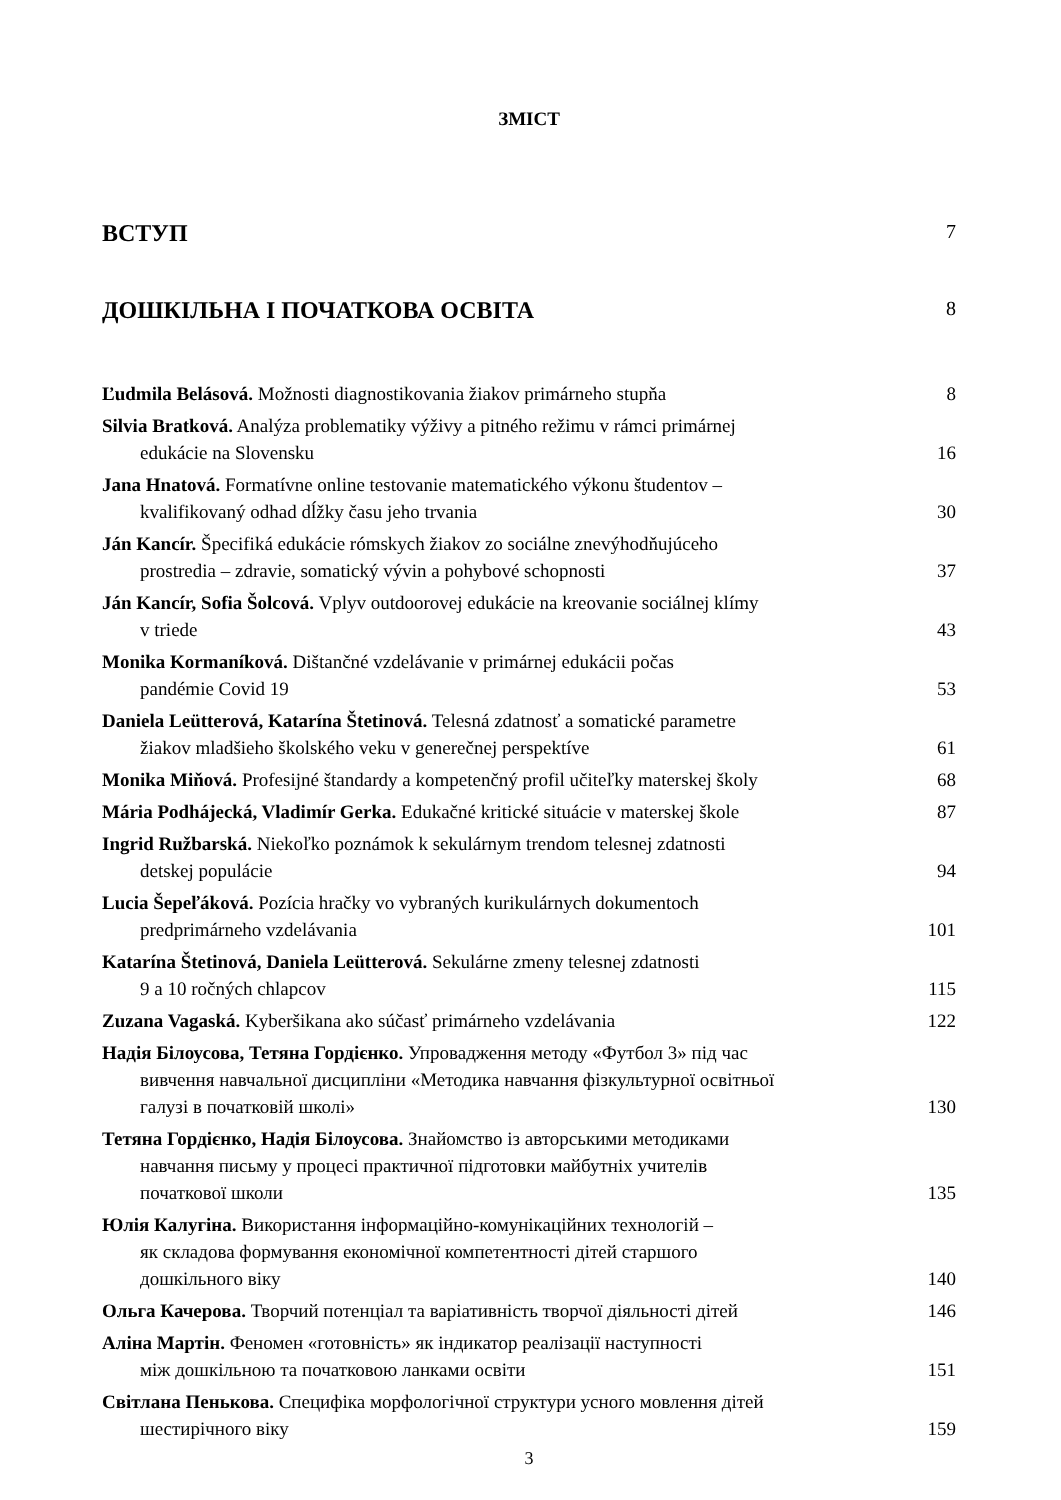ЗМІСТ
ВСТУП 7
ДОШКІЛЬНА І ПОЧАТКОВА ОСВІТА 8
Ľudmila Belásová. Možnosti diagnostikovania žiakov primárneho stupňa
8
Silvia Bratková. Analýza problematiky výživy a pitného režimu v rámci primárnej
edukácie na Slovensku
16
Jana Hnatová. Formatívne online testovanie matematického výkonu študentov –
kvalifikovaný odhad dĺžky času jeho trvania
30
Ján Kancír. Špecifiká edukácie rómskych žiakov zo sociálne znevýhodňujúceho
prostredia – zdravie, somatický vývin a pohybové schopnosti
37
Ján Kancír, Sofia Šolcová. Vplyv outdoorovej edukácie na kreovanie sociálnej klímy
v triede
43
Monika Kormaníková. Dištančné vzdelávanie v primárnej edukácii počas
pandémie Covid 19
53
Daniela Leütterová, Katarína Štetinová. Telesná zdatnosť a somatické parametre
žiakov mladšieho školského veku v generečnej perspektíve
61
Monika Miňová. Profesijné štandardy a kompetenčný profil učiteľky materskej školy
68
Mária Podhájecká, Vladimír Gerka. Edukačné kritické situácie v materskej škole
87
Ingrid Ružbarská. Niekoľko poznámok k sekulárnym trendom telesnej zdatnosti
detskej populácie
94
Lucia Šepeľáková. Pozícia hračky vo vybraných kurikulárnych dokumentoch
predprimárneho vzdelávania
101
Katarína Štetinová, Daniela Leütterová. Sekulárne zmeny telesnej zdatnosti
9 a 10 ročných chlapcov
115
Zuzana Vagaská. Kyberšikana ako súčasť primárneho vzdelávania
122
Надія Білоусова, Тетяна Гордієнко. Упровадження методу «Футбол 3» під час
вивчення навчальної дисципліни «Методика навчання фізкультурної освітньої
галузі в початковій школі»
130
Тетяна Гордієнко, Надія Білоусова. Знайомство із авторськими методиками
навчання письму у процесі практичної підготовки майбутніх учителів
початкової школи
135
Юлія Калугіна. Використання інформаційно-комунікаційних технологій –
як складова формування економічної компетентності дітей старшого
дошкільного віку
140
Ольга Качерова. Творчий потенціал та варіативність творчої діяльності дітей
146
Аліна Мартін. Феномен «готовність» як індикатор реалізації наступності
між дошкільною та початковою ланками освіти
151
Світлана Пенькова. Специфіка морфологічної структури усного мовлення дітей
шестирічного віку
159
3